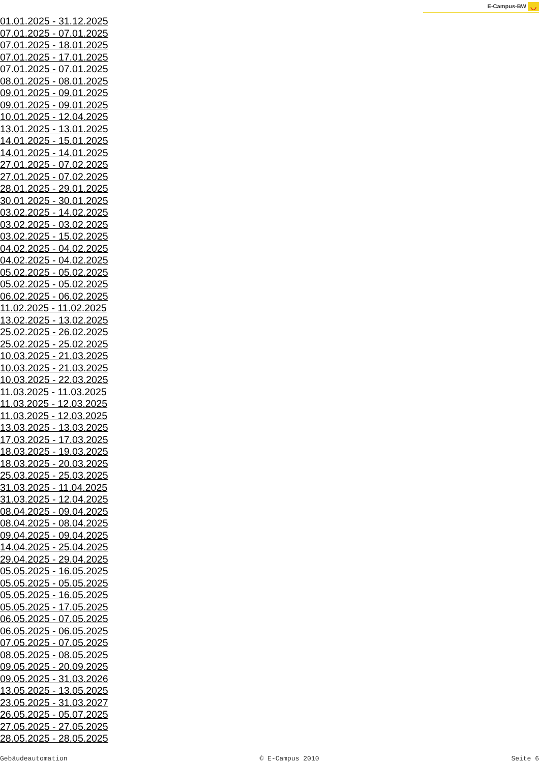E-Campus-BW ◡
01.01.2025 - 31.12.2025
07.01.2025 - 07.01.2025
07.01.2025 - 18.01.2025
07.01.2025 - 17.01.2025
07.01.2025 - 07.01.2025
08.01.2025 - 08.01.2025
09.01.2025 - 09.01.2025
09.01.2025 - 09.01.2025
10.01.2025 - 12.04.2025
13.01.2025 - 13.01.2025
14.01.2025 - 15.01.2025
14.01.2025 - 14.01.2025
27.01.2025 - 07.02.2025
27.01.2025 - 07.02.2025
28.01.2025 - 29.01.2025
30.01.2025 - 30.01.2025
03.02.2025 - 14.02.2025
03.02.2025 - 03.02.2025
03.02.2025 - 15.02.2025
04.02.2025 - 04.02.2025
04.02.2025 - 04.02.2025
05.02.2025 - 05.02.2025
05.02.2025 - 05.02.2025
06.02.2025 - 06.02.2025
11.02.2025 - 11.02.2025
13.02.2025 - 13.02.2025
25.02.2025 - 26.02.2025
25.02.2025 - 25.02.2025
10.03.2025 - 21.03.2025
10.03.2025 - 21.03.2025
10.03.2025 - 22.03.2025
11.03.2025 - 11.03.2025
11.03.2025 - 12.03.2025
11.03.2025 - 12.03.2025
13.03.2025 - 13.03.2025
17.03.2025 - 17.03.2025
18.03.2025 - 19.03.2025
18.03.2025 - 20.03.2025
25.03.2025 - 25.03.2025
31.03.2025 - 11.04.2025
31.03.2025 - 12.04.2025
08.04.2025 - 09.04.2025
08.04.2025 - 08.04.2025
09.04.2025 - 09.04.2025
14.04.2025 - 25.04.2025
29.04.2025 - 29.04.2025
05.05.2025 - 16.05.2025
05.05.2025 - 05.05.2025
05.05.2025 - 16.05.2025
05.05.2025 - 17.05.2025
06.05.2025 - 07.05.2025
06.05.2025 - 06.05.2025
07.05.2025 - 07.05.2025
08.05.2025 - 08.05.2025
09.05.2025 - 20.09.2025
09.05.2025 - 31.03.2026
13.05.2025 - 13.05.2025
23.05.2025 - 31.03.2027
26.05.2025 - 05.07.2025
27.05.2025 - 27.05.2025
28.05.2025 - 28.05.2025
Gebäudeautomation © E-Campus 2010 Seite 6